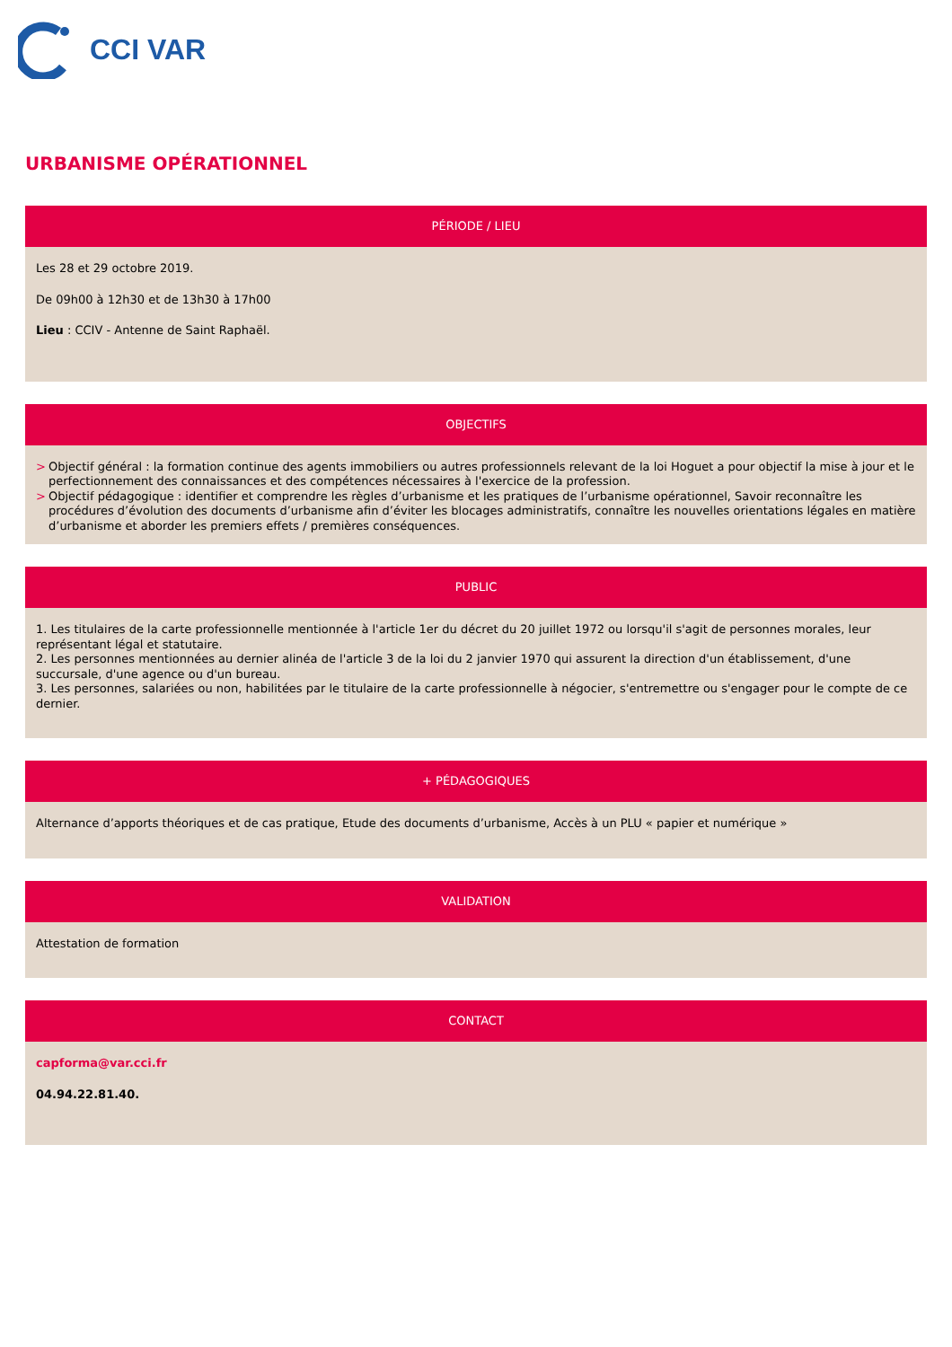CCI VAR
URBANISME OPÉRATIONNEL
PÉRIODE / LIEU
Les 28 et 29 octobre 2019.
De 09h00 à 12h30 et de 13h30 à 17h00
Lieu : CCIV - Antenne de Saint Raphaël.
OBJECTIFS
> Objectif général : la formation continue des agents immobiliers ou autres professionnels relevant de la loi Hoguet a pour objectif la mise à jour et le perfectionnement des connaissances et des compétences nécessaires à l'exercice de la profession.
> Objectif pédagogique : identifier et comprendre les règles d’urbanisme et les pratiques de l’urbanisme opérationnel, Savoir reconnaître les procédures d’évolution des documents d’urbanisme afin d’éviter les blocages administratifs, connaître les nouvelles orientations légales en matière d’urbanisme et aborder les premiers effets / premières conséquences.
PUBLIC
1. Les titulaires de la carte professionnelle mentionnée à l'article 1er du décret du 20 juillet 1972 ou lorsqu'il s'agit de personnes morales, leur représentant légal et statutaire.
2. Les personnes mentionnées au dernier alinéa de l'article 3 de la loi du 2 janvier 1970 qui assurent la direction d'un établissement, d'une succursale, d'une agence ou d'un bureau.
3. Les personnes, salariées ou non, habilitées par le titulaire de la carte professionnelle à négocier, s'entremettre ou s'engager pour le compte de ce dernier.
+ PÉDAGOGIQUES
Alternance d’apports théoriques et de cas pratique, Etude des documents d’urbanisme, Accès à un PLU « papier et numérique »
VALIDATION
Attestation de formation
CONTACT
capforma@var.cci.fr
04.94.22.81.40.